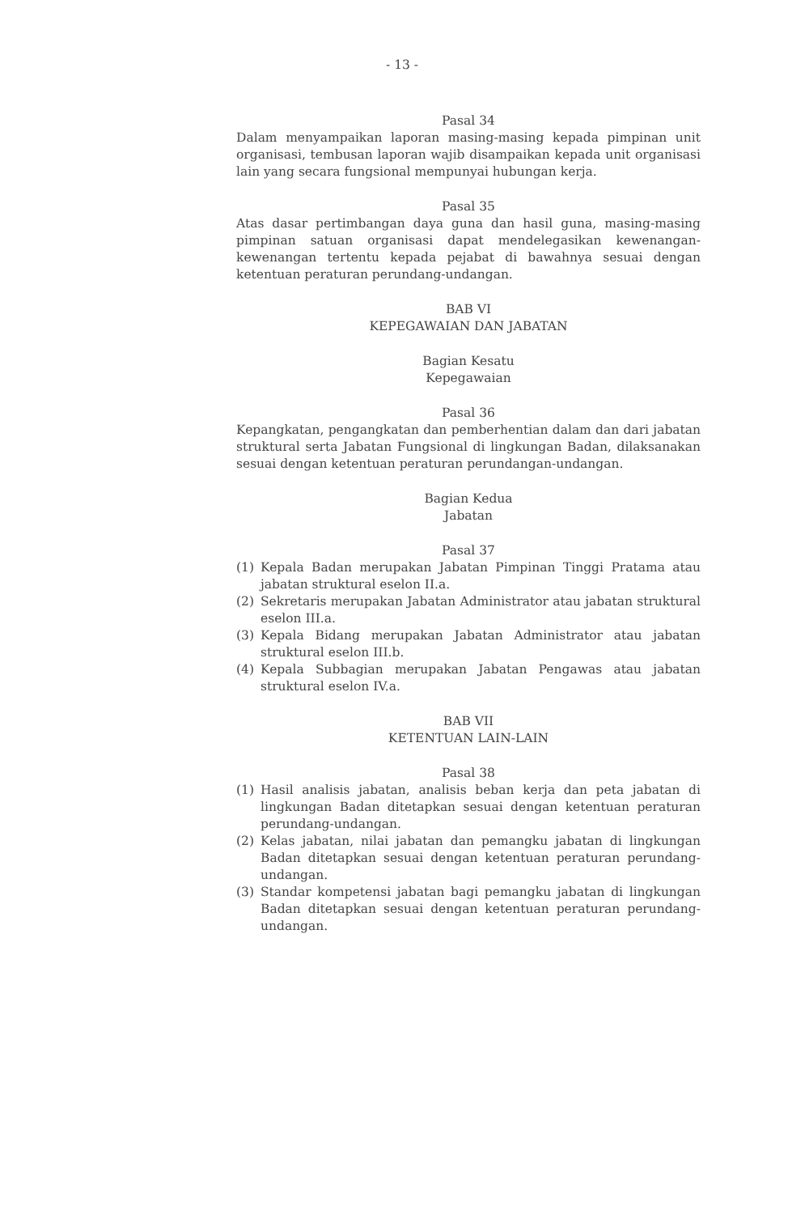- 13 -
Pasal 34
Dalam menyampaikan laporan masing-masing kepada pimpinan unit organisasi, tembusan laporan wajib disampaikan kepada unit organisasi lain yang secara fungsional mempunyai hubungan kerja.
Pasal 35
Atas dasar pertimbangan daya guna dan hasil guna, masing-masing pimpinan satuan organisasi dapat mendelegasikan kewenangan-kewenangan tertentu kepada pejabat di bawahnya sesuai dengan ketentuan peraturan perundang-undangan.
BAB VI
KEPEGAWAIAN DAN JABATAN
Bagian Kesatu
Kepegawaian
Pasal 36
Kepangkatan, pengangkatan dan pemberhentian dalam dan dari jabatan struktural serta Jabatan Fungsional di lingkungan Badan, dilaksanakan sesuai dengan ketentuan peraturan perundangan-undangan.
Bagian Kedua
Jabatan
Pasal 37
(1) Kepala Badan merupakan Jabatan Pimpinan Tinggi Pratama atau jabatan struktural eselon II.a.
(2) Sekretaris merupakan Jabatan Administrator atau jabatan struktural eselon III.a.
(3) Kepala Bidang merupakan Jabatan Administrator atau jabatan struktural eselon III.b.
(4) Kepala Subbagian merupakan Jabatan Pengawas atau jabatan struktural eselon IV.a.
BAB VII
KETENTUAN LAIN-LAIN
Pasal 38
(1) Hasil analisis jabatan, analisis beban kerja dan peta jabatan di lingkungan Badan ditetapkan sesuai dengan ketentuan peraturan perundang-undangan.
(2) Kelas jabatan, nilai jabatan dan pemangku jabatan di lingkungan Badan ditetapkan sesuai dengan ketentuan peraturan perundang-undangan.
(3) Standar kompetensi jabatan bagi pemangku jabatan di lingkungan Badan ditetapkan sesuai dengan ketentuan peraturan perundang-undangan.